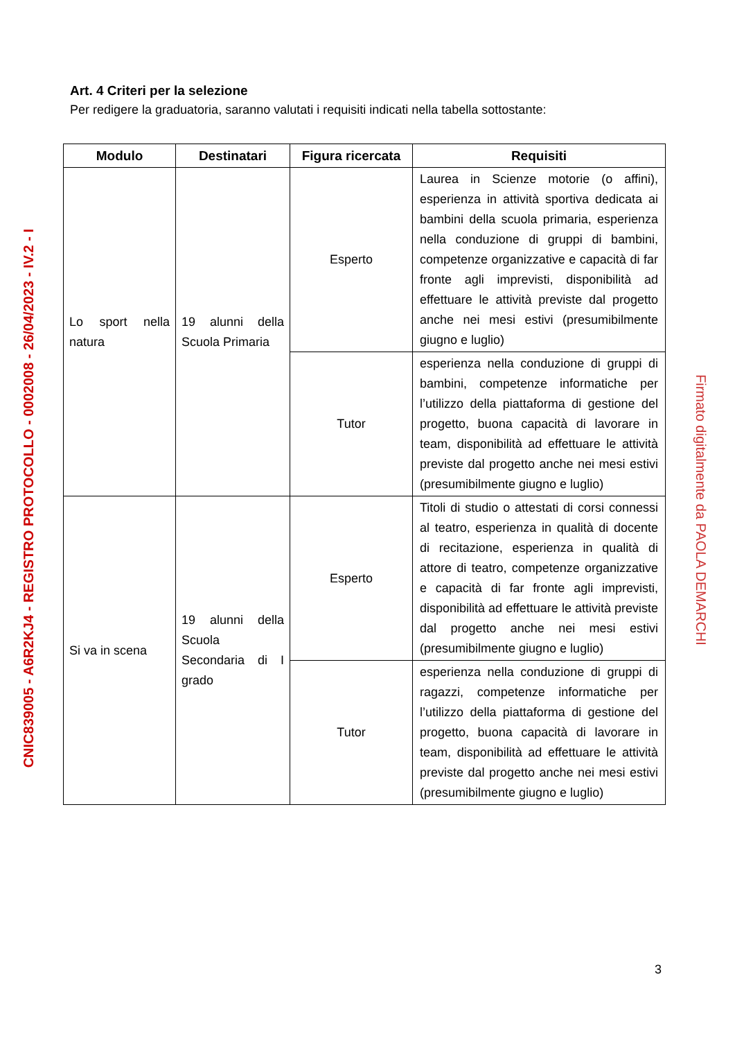CNIC839005 - A6R2KJ4 - REGISTRO PROTOCOLLO - 0002008 - 26/04/2023 - IV.2 - I
Firmato digitalmente da PAOLA DEMARCHI
Art. 4 Criteri per la selezione
Per redigere la graduatoria, saranno valutati i requisiti indicati nella tabella sottostante:
| Modulo | Destinatari | Figura ricercata | Requisiti |
| --- | --- | --- | --- |
| Lo sport nella natura | 19 alunni della Scuola Primaria | Esperto | Laurea in Scienze motorie (o affini), esperienza in attività sportiva dedicata ai bambini della scuola primaria, esperienza nella conduzione di gruppi di bambini, competenze organizzative e capacità di far fronte agli imprevisti, disponibilità ad effettuare le attività previste dal progetto anche nei mesi estivi (presumibilmente giugno e luglio) |
| | | Tutor | esperienza nella conduzione di gruppi di bambini, competenze informatiche per l’utilizzo della piattaforma di gestione del progetto, buona capacità di lavorare in team, disponibilità ad effettuare le attività previste dal progetto anche nei mesi estivi (presumibilmente giugno e luglio) |
| Si va in scena | 19 alunni della Scuola Secondaria di I grado | Esperto | Titoli di studio o attestati di corsi connessi al teatro, esperienza in qualità di docente di recitazione, esperienza in qualità di attore di teatro, competenze organizzative e capacità di far fronte agli imprevisti, disponibilità ad effettuare le attività previste dal progetto anche nei mesi estivi (presumibilmente giugno e luglio) |
| | | Tutor | esperienza nella conduzione di gruppi di ragazzi, competenze informatiche per l’utilizzo della piattaforma di gestione del progetto, buona capacità di lavorare in team, disponibilità ad effettuare le attività previste dal progetto anche nei mesi estivi (presumibilmente giugno e luglio) |
3